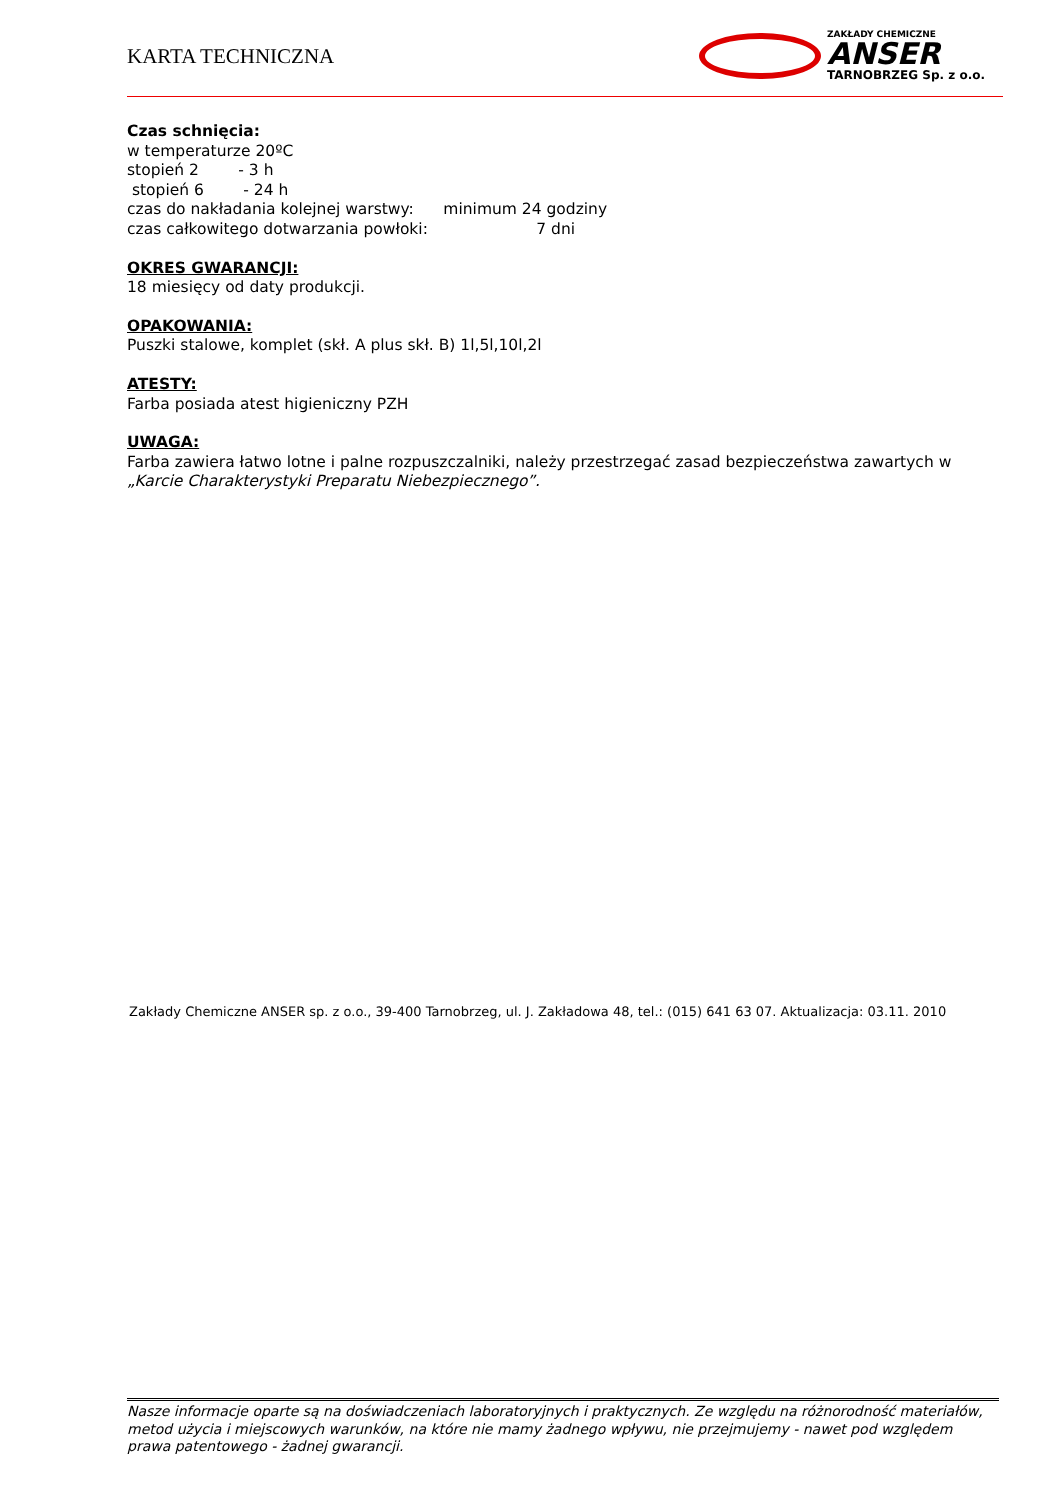KARTA TECHNICZNA
ZAKŁADY CHEMICZNE
ANSER
TARNOBRZEG Sp. z o.o.
Czas schnięcia:
w temperaturze 20ºC
stopień 2 - 3 h
stopień 6 - 24 h
czas do nakładania kolejnej warstwy: minimum 24 godziny
czas całkowitego dotwarzania powłoki: 7 dni
OKRES GWARANCJI:
18 miesięcy od daty produkcji.
OPAKOWANIA:
Puszki stalowe, komplet (skł. A plus skł. B) 1l,5l,10l,2l
ATESTY:
Farba posiada atest higieniczny PZH
UWAGA:
Farba zawiera łatwo lotne i palne rozpuszczalniki, należy przestrzegać zasad bezpieczeństwa zawartych w „Karcie Charakterystyki Preparatu Niebezpiecznego”.
Zakłady Chemiczne ANSER sp. z o.o., 39-400 Tarnobrzeg, ul. J. Zakładowa 48, tel.: (015) 641 63 07. Aktualizacja: 03.11. 2010
Nasze informacje oparte są na doświadczeniach laboratoryjnych i praktycznych. Ze względu na różnorodność materiałów, metod użycia i miejscowych warunków, na które nie mamy żadnego wpływu, nie przejmujemy - nawet pod względem prawa patentowego - żadnej gwarancji.